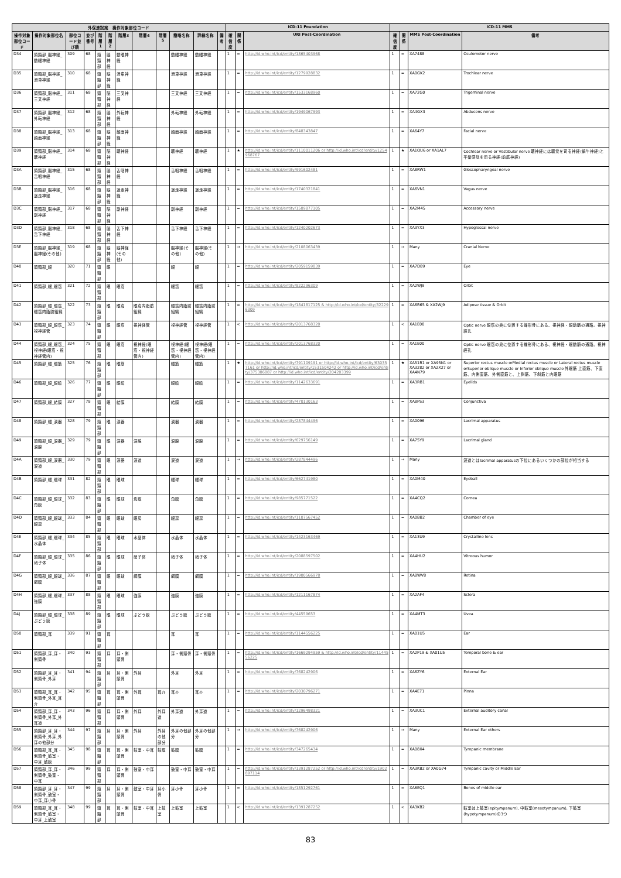| 外保連試案 操作対象部位コード | | | | | | | | | | | | ICD-11 Foundation | | | ICD-11 MMS | | | |
| --- | --- | --- | --- | --- | --- | --- | --- | --- | --- | --- | --- | --- | --- | --- | --- | --- | --- | --- |
| 操作対象部位コード | 操作対象部位名 | 部位コード並び順 | 並び番号 | 階層1 | 階層2 | 階層3 | 階層4 | 階層5 | 簡略名称 | 詳細名称 | 備考 | 確信度 | 関係 | URI Post-Coordination | 確信度 | 関係 | MMS Post-Coordination | 備考 |
| D34 | 頭頸部_脳神経_動眼神経 | 309 | 68 | 頭頸部 | 脳神経 | 動眼神経 | | | 動眼神経 | 動眼神経 | | 1 | = | http://id.who.int/icd/entity/1865403968 | 1 | = | XA7488 | Oculomotor nerve |
| D35 | 頭頸部_脳神経_滑車神経 | 310 | 68 | 頭頸部 | 脳神経 | 滑車神経 | | | 滑車神経 | 滑車神経 | | 1 | = | http://id.who.int/icd/entity/1279928832 | 1 | = | XA0GK2 | Trochlear nerve |
| D36 | 頭頸部_脳神経_三叉神経 | 311 | 68 | 頭頸部 | 脳神経 | 三叉神経 | | | 三叉神経 | 三叉神経 | | 1 | = | http://id.who.int/icd/entity/1533168960 | 1 | = | XA72G0 | Trigeminal nerve |
| D37 | 頭頸部_脳神経_外転神経 | 312 | 68 | 頭頸部 | 脳神経 | 外転神経 | | | 外転神経 | 外転神経 | | 1 | = | http://id.who.int/icd/entity/1949067993 | 1 | = | XA4GX3 | Abducens nerve |
| D38 | 頭頸部_脳神経_顔面神経 | 313 | 68 | 頭頸部 | 脳神経 | 顔面神経 | | | 顔面神経 | 顔面神経 | | 1 | = | http://id.who.int/icd/entity/848343847 | 1 | = | XA64Y7 | Facial nerve |
| D39 | 頭頸部_脳神経_聴神経 | 314 | 68 | 頭頸部 | 脳神経 | 聴神経 | | | 聴神経 | 聴神経 | | 1 | ★ | http://id.who.int/icd/entity/1110011206 or http://id.who.int/icd/entity/1254968767 | 1 | ★ | XA1QU6 or XA1AL7 | Cochlear nerve or Vestibular nerve 聴神経には聴覚を司る神経(蝸牛神経)と平衡感覚を司る神経(前庭神経) |
| D3A | 頭頸部_脳神経_舌咽神経 | 315 | 68 | 頭頸部 | 脳神経 | 舌咽神経 | | | 舌咽神経 | 舌咽神経 | | 1 | = | http://id.who.int/icd/entity/991602481 | 1 | = | XA8RW1 | Glossopharyngeal nerve |
| D3B | 頭頸部_脳神経_迷走神経 | 316 | 68 | 頭頸部 | 脳神経 | 迷走神経 | | | 迷走神経 | 迷走神経 | | 1 | = | http://id.who.int/icd/entity/1740321841 | 1 | = | XA6VN1 | Vagus nerve |
| D3C | 頭頸部_脳神経_副神経 | 317 | 68 | 頭頸部 | 脳神経 | 副神経 | | | 副神経 | 副神経 | | 1 | = | http://id.who.int/icd/entity/1589877105 | 1 | = | XA2M45 | Accessory nerve |
| D3D | 頭頸部_脳神経_舌下神経 | 318 | 68 | 頭頸部 | 脳神経 | 舌下神経 | | | 舌下神経 | 舌下神経 | | 1 | = | http://id.who.int/icd/entity/1240202673 | 1 | = | XA3YX3 | Hypoglossal nerve |
| D3E | 頭頸部_脳神経_脳神経(その他) | 319 | 68 | 頭頸部 | 脳神経 | 脳神経(その他) | | | 脳神経(その他) | 脳神経(その他) | | 1 | → | http://id.who.int/icd/entity/2108063439 | 1 | → | Many | Cranial Nerve |
| D40 | 頭頸部_眼 | 320 | 71 | 頭頸部 | 眼 | | | | 眼 | 眼 | | 1 | = | http://id.who.int/icd/entity/2059159839 | 1 | = | XA7D89 | Eye |
| D41 | 頭頸部_眼_眼窩 | 321 | 72 | 頭頸部 | 眼 | 眼窩 | | | 眼窩 | 眼窩 | | 1 | = | http://id.who.int/icd/entity/822296309 | 1 | = | XA2WJ9 | Orbit |
| D42 | 頭頸部_眼_眼窩_眼窩内脂肪組織 | 322 | 73 | 頭頸部 | 眼 | 眼窩 | 眼窩内脂肪組織 | | 眼窩内脂肪組織 | 眼窩内脂肪組織 | | 1 | = | http://id.who.int/icd/entity/1841817125 & http://id.who.int/icd/entity/822296309 | 1 | = | XA6R65 & XA2WJ9 | Adipose tissue & Orbit |
| D43 | 頭頸部_眼_眼窩_視神経管 | 323 | 74 | 頭頸部 | 眼 | 眼窩 | 視神経管 | | 視神経管 | 視神経管 | | 1 | < | http://id.who.int/icd/entity/2013768320 | 1 | < | XA1E00 | Optic nerve 眼窩の奥に位置する蝶形骨にある、視神経・眼動脈の通路。視神経孔 |
| D44 | 頭頸部_眼_眼窩_視神経(眼窩・視神経管内) | 324 | 75 | 頭頸部 | 眼 | 眼窩 | 視神経(眼窩・視神経管内) | | 視神経(眼窩・視神経管内) | 視神経(眼窩・視神経管内) | | 1 | = | http://id.who.int/icd/entity/2013768320 | 1 | = | XA1E00 | Optic nerve 眼窩の奥に位置する蝶形骨にある、視神経・眼動脈の通路。視神経孔 |
| D45 | 頭頸部_眼_眼筋 | 325 | 76 | 頭頸部 | 眼 | 眼筋 | | | 眼筋 | 眼筋 | | 1 | ★ | http://id.who.int/icd/entity/791109191 or http://id.who.int/icd/entity/630357161 or http://id.who.int/icd/entity/1531504242 or http://id.who.int/icd/entity/375386887 or http://id.who.int/icd/entity/204203399 | 1 | ★ | XA51R1 or XA95N1 or XA3282 or XA2X27 or XA4N79 | Superior rectus muscle orMedial rectus muscle or Lateral rectus muscle orSuperior oblique muscle or Inferior oblique muscle 外眼筋 上直筋、下直筋、内側直筋、外側直筋と、上斜筋、下斜筋と内眼筋 |
| D46 | 頭頸部_眼_眼瞼 | 326 | 77 | 頭頸部 | 眼 | 眼瞼 | | | 眼瞼 | 眼瞼 | | 1 | = | http://id.who.int/icd/entity/1142633691 | 1 | = | XA3RB1 | Eyelids |
| D47 | 頭頸部_眼_結膜 | 327 | 78 | 頭頸部 | 眼 | 結膜 | | | 結膜 | 結膜 | | 1 | = | http://id.who.int/icd/entity/470130163 | 1 | = | XA8PS3 | Conjunctiva |
| D48 | 頭頸部_眼_涙器 | 328 | 79 | 頭頸部 | 眼 | 涙器 | | | 涙器 | 涙器 | | 1 | = | http://id.who.int/icd/entity/287844496 | 1 | = | XA0096 | Lacrimal apparatus |
| D49 | 頭頸部_眼_涙器_涙腺 | 329 | 79 | 頭頸部 | 眼 | 涙器 | 涙腺 | | 涙腺 | 涙腺 | | 1 | = | http://id.who.int/icd/entity/629756149 | 1 | = | XA75Y9 | Lacrimal gland |
| D4A | 頭頸部_眼_涙器_涙道 | 330 | 79 | 頭頸部 | 眼 | 涙器 | 涙道 | | 涙道 | 涙道 | | 1 | → | http://id.who.int/icd/entity/287844496 | 1 | → | Many | 涙道とはlacrimal apparatusの下位にあるいくつかの部位が相当する |
| D4B | 頭頸部_眼_眼球 | 331 | 82 | 頭頸部 | 眼 | 眼球 | | | 眼球 | 眼球 | | 1 | = | http://id.who.int/icd/entity/662741980 | 1 | = | XA0M40 | Eyeball |
| D4C | 頭頸部_眼_眼球_角膜 | 332 | 83 | 頭頸部 | 眼 | 眼球 | 角膜 | | 角膜 | 角膜 | | 1 | = | http://id.who.int/icd/entity/985771522 | 1 | = | XA4CQ2 | Cornea |
| D4D | 頭頸部_眼_眼球_眼房 | 333 | 84 | 頭頸部 | 眼 | 眼球 | 眼房 | | 眼房 | 眼房 | | 1 | = | http://id.who.int/icd/entity/1107567452 | 1 | = | XA0BB2 | Chamber of eye |
| D4E | 頭頸部_眼_眼球_水晶体 | 334 | 85 | 頭頸部 | 眼 | 眼球 | 水晶体 | | 水晶体 | 水晶体 | | 1 | = | http://id.who.int/icd/entity/1423163469 | 1 | = | XA13U9 | Crystalline lens |
| D4F | 頭頸部_眼_眼球_硝子体 | 335 | 86 | 頭頸部 | 眼 | 眼球 | 硝子体 | | 硝子体 | 硝子体 | | 1 | = | http://id.who.int/icd/entity/2088597502 | 1 | = | XA4HU2 | Vitreous humor |
| D4G | 頭頸部_眼_眼球_網膜 | 336 | 87 | 頭頸部 | 眼 | 眼球 | 網膜 | | 網膜 | 網膜 | | 1 | = | http://id.who.int/icd/entity/1900566978 | 1 | = | XA8WV8 | Retina |
| D4H | 頭頸部_眼_眼球_強膜 | 337 | 88 | 頭頸部 | 眼 | 眼球 | 強膜 | | 強膜 | 強膜 | | 1 | = | http://id.who.int/icd/entity/1211167874 | 1 | = | XA2AF4 | Sclera |
| D4J | 頭頸部_眼_眼球_ぶどう膜 | 338 | 89 | 頭頸部 | 眼 | 眼球 | ぶどう膜 | | ぶどう膜 | ぶどう膜 | | 1 | = | http://id.who.int/icd/entity/44559653 | 1 | = | XA4MT3 | Uvea |
| D50 | 頭頸部_耳 | 339 | 91 | 頭頸部 | 耳 | | | | 耳 | 耳 | | 1 | = | http://id.who.int/icd/entity/1144556225 | 1 | = | XA01U5 | Ear |
| D51 | 頭頸部_耳_耳・側頭骨 | 340 | 93 | 頭頸部 | 耳 | 耳・側頭骨 | | | 耳・側頭骨 | 耳・側頭骨 | | 1 | = | http://id.who.int/icd/entity/1669294959 & http://id.who.int/icd/entity/1144556225 | 1 | = | XA2P19 & XA01U5 | Temporal bone & ear |
| D52 | 頭頸部_耳_耳・側頭骨_外耳 | 341 | 94 | 頭頸部 | 耳 | 耳・側頭骨 | 外耳 | | 外耳 | 外耳 | | 1 | = | http://id.who.int/icd/entity/768242906 | 1 | = | XA6ZY6 | External Ear |
| D53 | 頭頸部_耳_耳・側頭骨_外耳_耳介 | 342 | 95 | 頭頸部 | 耳 | 耳・側頭骨 | 外耳 | 耳介 | 耳介 | 耳介 | | 1 | = | http://id.who.int/icd/entity/2030796271 | 1 | = | XA4E71 | Pinna |
| D54 | 頭頸部_耳_耳・側頭骨_外耳_外耳道 | 343 | 96 | 頭頸部 | 耳 | 耳・側頭骨 | 外耳 | 外耳道 | 外耳道 | 外耳道 | | 1 | = | http://id.who.int/icd/entity/1296498321 | 1 | = | XA3UC1 | External auditory canal |
| D55 | 頭頸部_耳_耳・側頭骨_外耳_外耳の他部分 | 344 | 97 | 頭頸部 | 耳 | 耳・側頭骨 | 外耳 | 外耳の他部分 | 外耳の他部分 | 外耳の他部分 | | 1 | → | http://id.who.int/icd/entity/768242906 | 1 | → | Many | External Ear others |
| D56 | 頭頸部_耳_耳・側頭骨_鼓室・中耳_鼓膜 | 345 | 98 | 頭頸部 | 耳 | 耳・側頭骨 | 鼓室・中耳 | 鼓膜 | 鼓膜 | 鼓膜 | | 1 | = | http://id.who.int/icd/entity/347265434 | 1 | = | XA08X4 | Tympanic membrane |
| D57 | 頭頸部_耳_耳・側頭骨_鼓室・中耳 | 346 | 99 | 頭頸部 | 耳 | 耳・側頭骨 | 鼓室・中耳 | | 鼓室・中耳 | 鼓室・中耳 | | 1 | = | http://id.who.int/icd/entity/1391287252 or http://id.who.int/icd/entity/1902897114 | 1 | = | XA3KB2 or XA0G74 | Tympanic cavity or Middle Ear |
| D58 | 頭頸部_耳_耳・側頭骨_鼓室・中耳_耳小骨 | 347 | 99 | 頭頸部 | 耳 | 耳・側頭骨 | 鼓室・中耳 | 耳小骨 | 耳小骨 | 耳小骨 | | 1 | = | http://id.who.int/icd/entity/1851292761 | 1 | = | XA6EQ1 | Bones of middle ear |
| D59 | 頭頸部_耳_耳・側頭骨_鼓室・中耳_上鼓室 | 348 | 99 | 頭頸部 | 耳 | 耳・側頭骨 | 鼓室・中耳 | 上鼓室 | 上鼓室 | 上鼓室 | | 1 | < | http://id.who.int/icd/entity/1391287252 | 1 | < | XA3KB2 | 鼓室は上鼓室(epitympanum), 中鼓室(mesotympanum), 下鼓室(hypotympanum)の3つ |
83